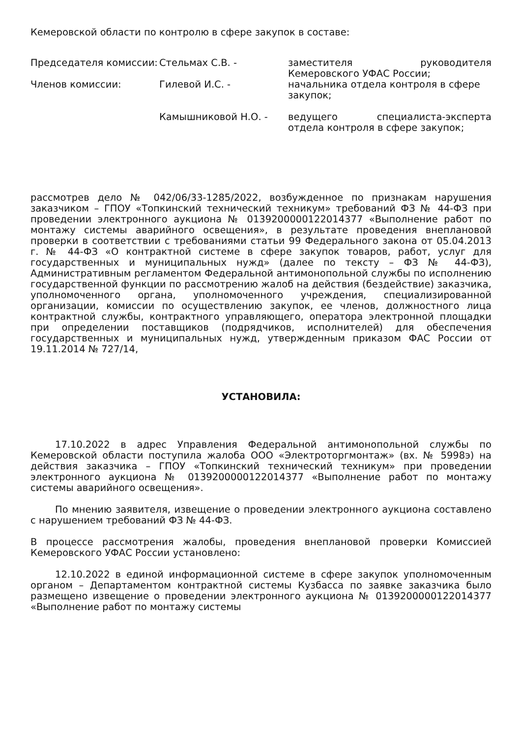Кемеровской области по контролю в сфере закупок в составе:
| Председателя комиссии: | Стельмах С.В. - | заместителя руководителя Кемеровского УФАС России; |
| Членов комиссии: | Гилевой И.С. - | начальника отдела контроля в сфере закупок; |
| | Камышниковой Н.О. - | ведущего специалиста-эксперта отдела контроля в сфере закупок; |
рассмотрев дело № 042/06/33-1285/2022, возбужденное по признакам нарушения заказчиком – ГПОУ «Топкинский технический техникум» требований ФЗ № 44-ФЗ при проведении электронного аукциона № 0139200000122014377 «Выполнение работ по монтажу системы аварийного освещения», в результате проведения внеплановой проверки в соответствии с требованиями статьи 99 Федерального закона от 05.04.2013 г. № 44-ФЗ «О контрактной системе в сфере закупок товаров, работ, услуг для государственных и муниципальных нужд» (далее по тексту – ФЗ № 44-ФЗ), Административным регламентом Федеральной антимонопольной службы по исполнению государственной функции по рассмотрению жалоб на действия (бездействие) заказчика, уполномоченного органа, уполномоченного учреждения, специализированной организации, комиссии по осуществлению закупок, ее членов, должностного лица контрактной службы, контрактного управляющего, оператора электронной площадки при определении поставщиков (подрядчиков, исполнителей) для обеспечения государственных и муниципальных нужд, утвержденным приказом ФАС России от 19.11.2014 № 727/14,
УСТАНОВИЛА:
17.10.2022 в адрес Управления Федеральной антимонопольной службы по Кемеровской области поступила жалоба ООО «Электроторгмонтаж» (вх. № 5998э) на действия заказчика – ГПОУ «Топкинский технический техникум» при проведении электронного аукциона № 0139200000122014377 «Выполнение работ по монтажу системы аварийного освещения».
По мнению заявителя, извещение о проведении электронного аукциона составлено с нарушением требований ФЗ № 44-ФЗ.
В процессе рассмотрения жалобы, проведения внеплановой проверки Комиссией Кемеровского УФАС России установлено:
12.10.2022 в единой информационной системе в сфере закупок уполномоченным органом – Департаментом контрактной системы Кузбасса по заявке заказчика было размещено извещение о проведении электронного аукциона № 0139200000122014377 «Выполнение работ по монтажу системы